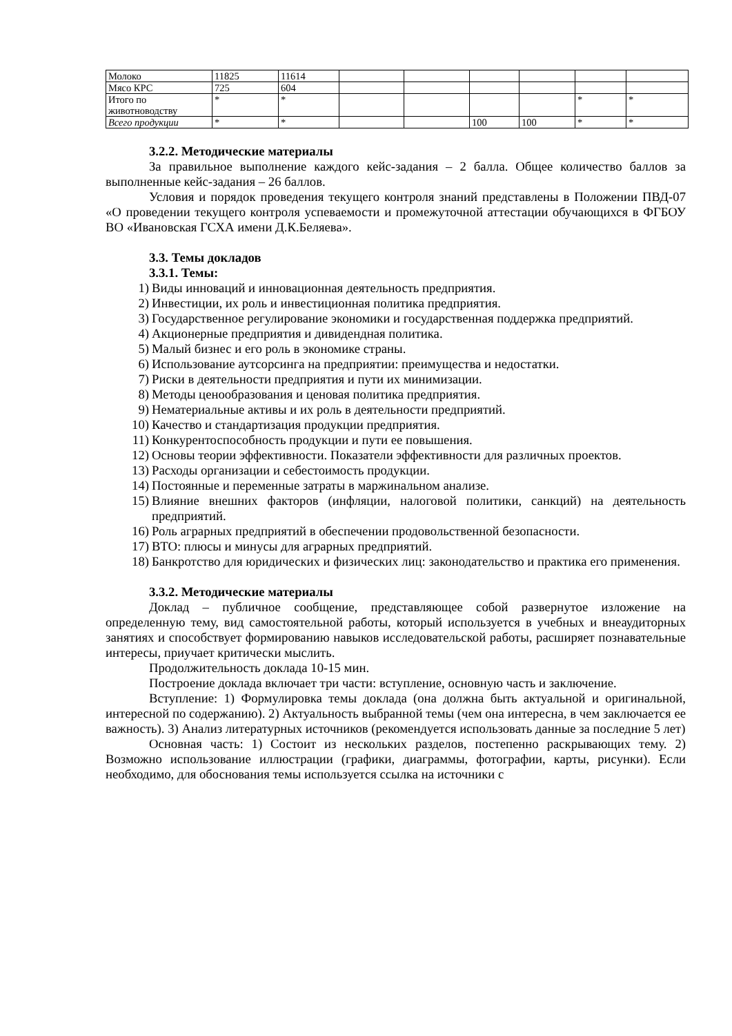| Молоко | 11825 | 11614 | | | | | | |
| Мясо КРС | 725 | 604 | | | | | | |
| Итого по животноводству | * | * | | | | | * | * |
| Всего продукции | * | * | | | 100 | 100 | * | * |
3.2.2. Методические материалы
За правильное выполнение каждого кейс-задания – 2 балла. Общее количество баллов за выполненные кейс-задания – 26 баллов.
Условия и порядок проведения текущего контроля знаний представлены в Положении ПВД-07 «О проведении текущего контроля успеваемости и промежуточной аттестации обучающихся в ФГБОУ ВО «Ивановская ГСХА имени Д.К.Беляева».
3.3. Темы докладов
3.3.1. Темы:
1) Виды инноваций и инновационная деятельность предприятия.
2) Инвестиции, их роль и инвестиционная политика предприятия.
3) Государственное регулирование экономики и государственная поддержка предприятий.
4) Акционерные предприятия и дивидендная политика.
5) Малый бизнес и его роль в экономике страны.
6) Использование аутсорсинга на предприятии: преимущества и недостатки.
7) Риски в деятельности предприятия и пути их минимизации.
8) Методы ценообразования и ценовая политика предприятия.
9) Нематериальные активы и их роль в деятельности предприятий.
10) Качество и стандартизация продукции предприятия.
11) Конкурентоспособность продукции и пути ее повышения.
12) Основы теории эффективности. Показатели эффективности для различных проектов.
13) Расходы организации и себестоимость продукции.
14) Постоянные и переменные затраты в маржинальном анализе.
15) Влияние внешних факторов (инфляции, налоговой политики, санкций) на деятельность предприятий.
16) Роль аграрных предприятий в обеспечении продовольственной безопасности.
17) ВТО: плюсы и минусы для аграрных предприятий.
18) Банкротство для юридических и физических лиц: законодательство и практика его применения.
3.3.2. Методические материалы
Доклад – публичное сообщение, представляющее собой развернутое изложение на определенную тему, вид самостоятельной работы, который используется в учебных и внеаудиторных занятиях и способствует формированию навыков исследовательской работы, расширяет познавательные интересы, приучает критически мыслить.
Продолжительность доклада 10-15 мин.
Построение доклада включает три части: вступление, основную часть и заключение.
Вступление: 1) Формулировка темы доклада (она должна быть актуальной и оригинальной, интересной по содержанию). 2) Актуальность выбранной темы (чем она интересна, в чем заключается ее важность). 3) Анализ литературных источников (рекомендуется использовать данные за последние 5 лет)
Основная часть: 1) Состоит из нескольких разделов, постепенно раскрывающих тему. 2) Возможно использование иллюстрации (графики, диаграммы, фотографии, карты, рисунки). Если необходимо, для обоснования темы используется ссылка на источники с